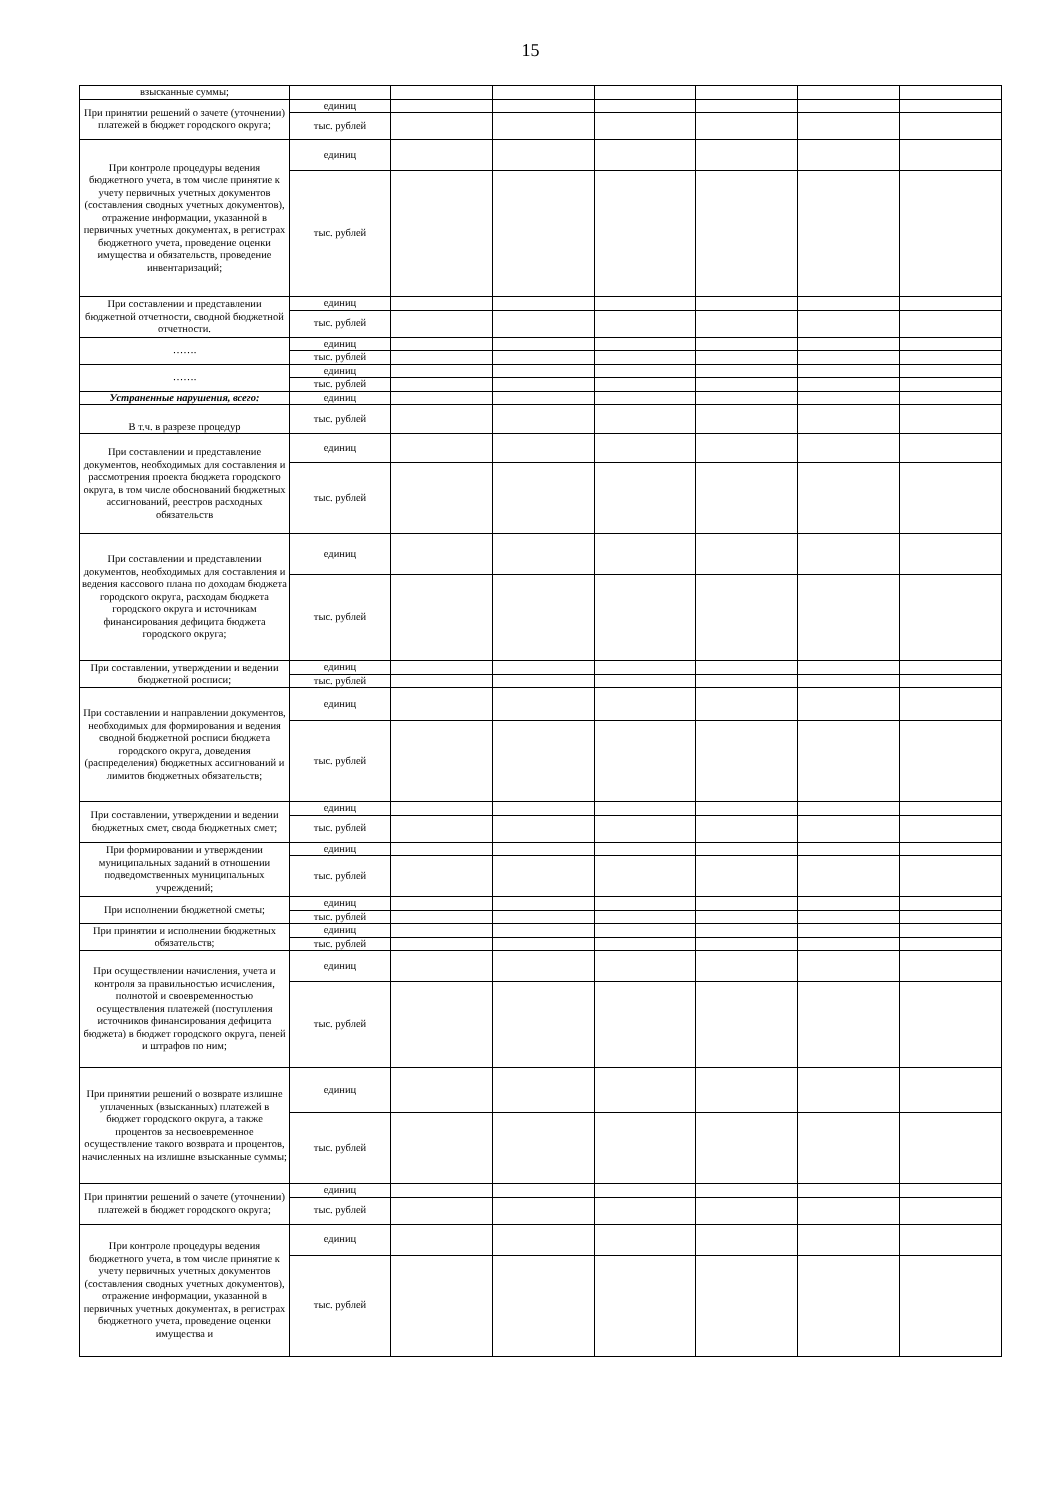15
| взысканные суммы; | | | | | | | |
| При принятии решений о зачете (уточнении) платежей в бюджет городского округа; | единиц | | | | | | |
| | тыс. рублей | | | | | | |
| При контроле процедуры ведения бюджетного учета, в том числе принятие к учету первичных учетных документов (составления сводных учетных документов), отражение информации, указанной в первичных учетных документах, в регистрах бюджетного учета, проведение оценки имущества и обязательств, проведение инвентаризаций; | единиц | | | | | | |
| | тыс. рублей | | | | | | |
| При составлении и представлении бюджетной отчетности, сводной бюджетной отчетности. | единиц | | | | | | |
| | тыс. рублей | | | | | | |
| ……. | единиц | | | | | | |
| | тыс. рублей | | | | | | |
| ……. | единиц | | | | | | |
| | тыс. рублей | | | | | | |
| Устраненные нарушения, всего: | единиц | | | | | | |
| В т.ч. в разрезе процедур | тыс. рублей | | | | | | |
| При составлении и представление документов, необходимых для составления и рассмотрения проекта бюджета городского округа, в том числе обоснований бюджетных ассигнований, реестров расходных обязательств | единиц | | | | | | |
| | тыс. рублей | | | | | | |
| При составлении и представлении документов, необходимых для составления и ведения кассового плана по доходам бюджета городского округа, расходам бюджета городского округа и источникам финансирования дефицита бюджета городского округа; | единиц | | | | | | |
| | тыс. рублей | | | | | | |
| При составлении, утверждении и ведении бюджетной росписи; | единиц | | | | | | |
| | тыс. рублей | | | | | | |
| При составлении и направлении документов, необходимых для формирования и ведения сводной бюджетной росписи бюджета городского округа, доведения (распределения) бюджетных ассигнований и лимитов бюджетных обязательств; | единиц | | | | | | |
| | тыс. рублей | | | | | | |
| При составлении, утверждении и ведении бюджетных смет, свода бюджетных смет; | единиц | | | | | | |
| | тыс. рублей | | | | | | |
| При формировании и утверждении муниципальных заданий в отношении подведомственных муниципальных учреждений; | единиц | | | | | | |
| | тыс. рублей | | | | | | |
| При исполнении бюджетной сметы; | единиц | | | | | | |
| | тыс. рублей | | | | | | |
| При принятии и исполнении бюджетных обязательств; | единиц | | | | | | |
| | тыс. рублей | | | | | | |
| При осуществлении начисления, учета и контроля за правильностью исчисления, полнотой и своевременностью осуществления платежей (поступления источников финансирования дефицита бюджета) в бюджет городского округа, пеней и штрафов по ним; | единиц | | | | | | |
| | тыс. рублей | | | | | | |
| При принятии решений о возврате излишне уплаченных (взысканных) платежей в бюджет городского округа, а также процентов за несвоевременное осуществление такого возврата и процентов, начисленных на излишне взысканные суммы; | единиц | | | | | | |
| | тыс. рублей | | | | | | |
| При принятии решений о зачете (уточнении) платежей в бюджет городского округа; | единиц | | | | | | |
| | тыс. рублей | | | | | | |
| При контроле процедуры ведения бюджетного учета, в том числе принятие к учету первичных учетных документов (составления сводных учетных документов), отражение информации, указанной в первичных учетных документах, в регистрах бюджетного учета, проведение оценки имущества и | единиц | | | | | | |
| | тыс. рублей | | | | | | |